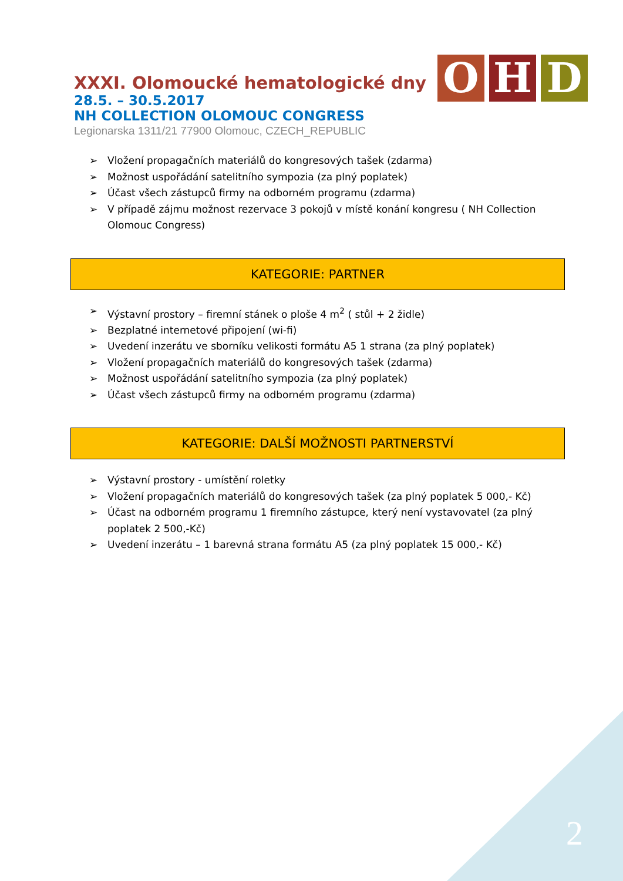O H D
XXXI. Olomoucké hematologické dny
28.5. – 30.5.2017
NH COLLECTION OLOMOUC CONGRESS
Legionarska 1311/21 77900 Olomouc, CZECH_REPUBLIC
➢ Vložení propagačních materiálů do kongresových tašek (zdarma)
➢ Možnost uspořádání satelitního sympozia (za plný poplatek)
➢ Účast všech zástupců firmy na odborném programu (zdarma)
➢ V případě zájmu možnost rezervace 3 pokojů v místě konání kongresu ( NH Collection Olomouc Congress)
KATEGORIE: PARTNER
➢ Výstavní prostory – firemní stánek o ploše 4 m<sup>2</sup> ( stůl + 2 židle)
➢ Bezplatné internetové připojení (wi-fi)
➢ Uvedení inzerátu ve sborníku velikosti formátu A5 1 strana (za plný poplatek)
➢ Vložení propagačních materiálů do kongresových tašek (zdarma)
➢ Možnost uspořádání satelitního sympozia (za plný poplatek)
➢ Účast všech zástupců firmy na odborném programu (zdarma)
KATEGORIE: DALŠÍ MOŽNOSTI PARTNERSTVÍ
➢ Výstavní prostory - umístění roletky
➢ Vložení propagačních materiálů do kongresových tašek (za plný poplatek 5 000,- Kč)
➢ Účast na odborném programu 1 firemního zástupce, který není vystavovatel (za plný poplatek 2 500,-Kč)
➢ Uvedení inzerátu – 1 barevná strana formátu A5 (za plný poplatek 15 000,- Kč)
2